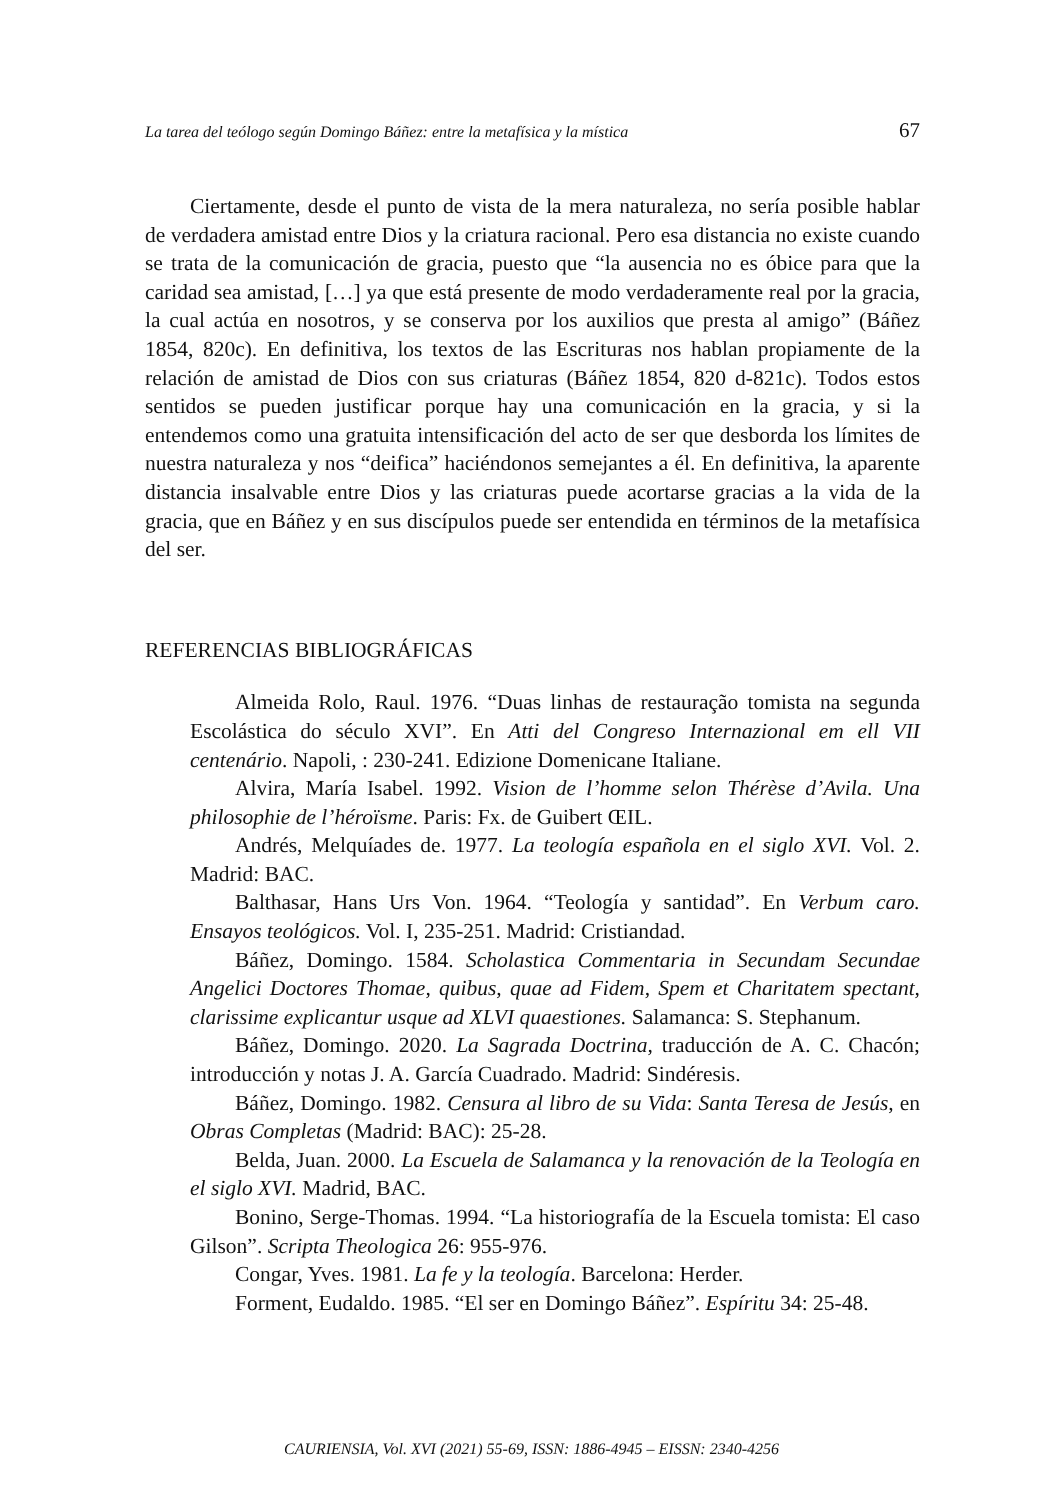La tarea del teólogo según Domingo Báñez: entre la metafísica y la mística 67
Ciertamente, desde el punto de vista de la mera naturaleza, no sería posible hablar de verdadera amistad entre Dios y la criatura racional. Pero esa distancia no existe cuando se trata de la comunicación de gracia, puesto que “la ausencia no es óbice para que la caridad sea amistad, […] ya que está presente de modo verdaderamente real por la gracia, la cual actúa en nosotros, y se conserva por los auxilios que presta al amigo” (Báñez 1854, 820c). En definitiva, los textos de las Escrituras nos hablan propiamente de la relación de amistad de Dios con sus criaturas (Báñez 1854, 820 d-821c). Todos estos sentidos se pueden justificar porque hay una comunicación en la gracia, y si la entendemos como una gratuita intensificación del acto de ser que desborda los límites de nuestra naturaleza y nos “deifica” haciéndonos semejantes a él. En definitiva, la aparente distancia insalvable entre Dios y las criaturas puede acortarse gracias a la vida de la gracia, que en Báñez y en sus discípulos puede ser entendida en términos de la metafísica del ser.
REFERENCIAS BIBLIOGRÁFICAS
Almeida Rolo, Raul. 1976. “Duas linhas de restauração tomista na segunda Escolástica do século XVI”. En Atti del Congreso Internazional em ell VII centenário. Napoli, : 230-241. Edizione Domenicane Italiane.
Alvira, María Isabel. 1992. Vision de l’homme selon Thérèse d’Avila. Una philosophie de l’héroïsme. Paris: Fx. de Guibert ŒIL.
Andrés, Melquíades de. 1977. La teología española en el siglo XVI. Vol. 2. Madrid: BAC.
Balthasar, Hans Urs Von. 1964. “Teología y santidad”. En Verbum caro. Ensayos teológicos. Vol. I, 235-251. Madrid: Cristiandad.
Báñez, Domingo. 1584. Scholastica Commentaria in Secundam Secundae Angelici Doctores Thomae, quibus, quae ad Fidem, Spem et Charitatem spectant, clarissime explicantur usque ad XLVI quaestiones. Salamanca: S. Stephanum.
Báñez, Domingo. 2020. La Sagrada Doctrina, traducción de A. C. Chacón; introducción y notas J. A. García Cuadrado. Madrid: Sindéresis.
Báñez, Domingo. 1982. Censura al libro de su Vida: Santa Teresa de Jesús, en Obras Completas (Madrid: BAC): 25-28.
Belda, Juan. 2000. La Escuela de Salamanca y la renovación de la Teología en el siglo XVI. Madrid, BAC.
Bonino, Serge-Thomas. 1994. “La historiografía de la Escuela tomista: El caso Gilson”. Scripta Theologica 26: 955-976.
Congar, Yves. 1981. La fe y la teología. Barcelona: Herder.
Forment, Eudaldo. 1985. “El ser en Domingo Báñez”. Espíritu 34: 25-48.
CAURIENSIA, Vol. XVI (2021) 55-69, ISSN: 1886-4945 – EISSN: 2340-4256